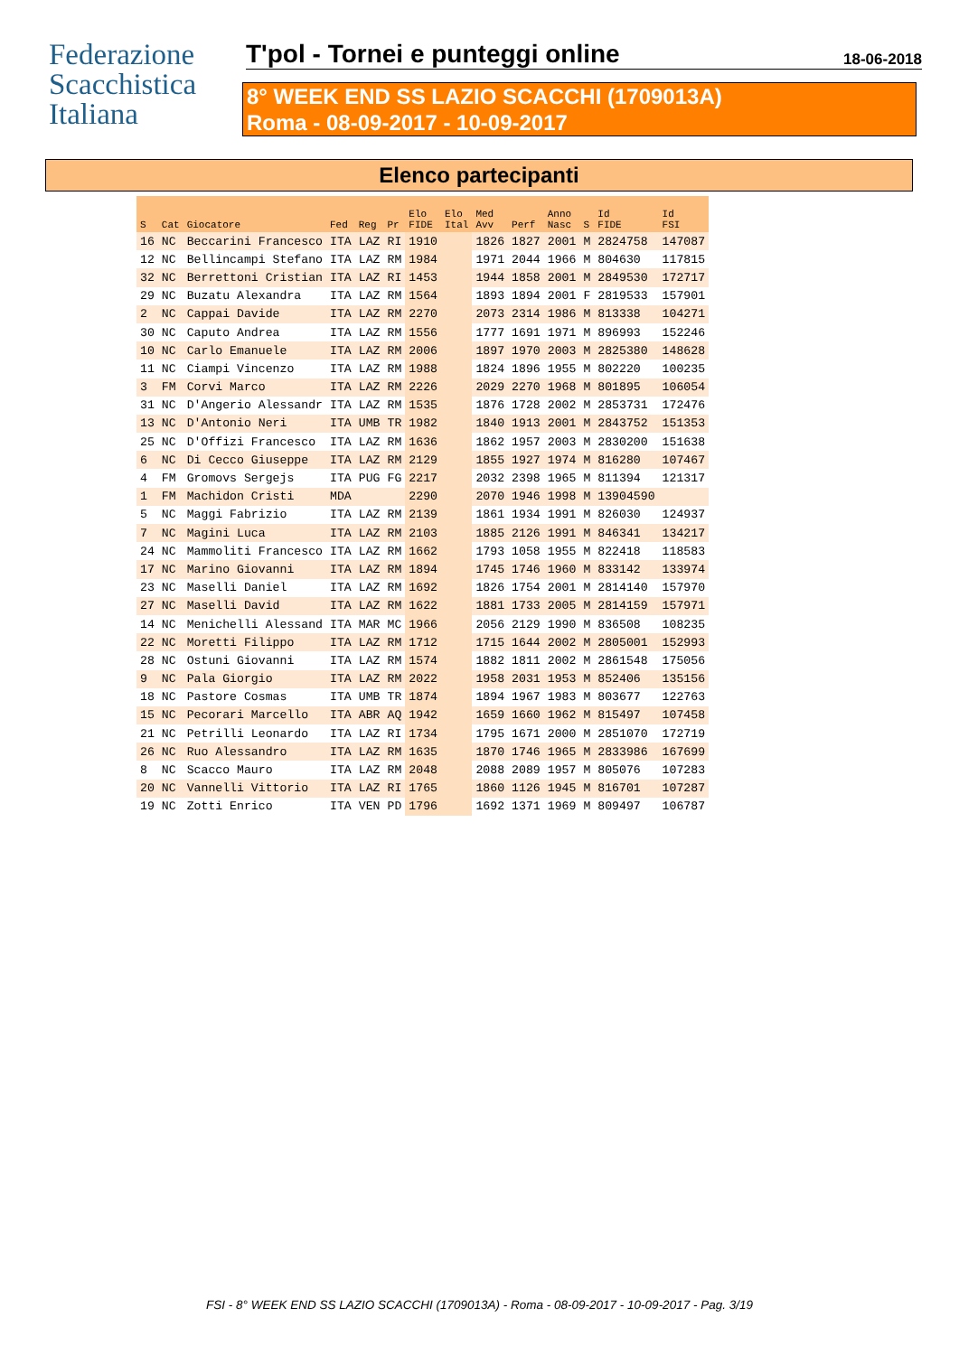Federazione
Scacchistica
Italiana
T'pol - Tornei e punteggi online 18-06-2018
8° WEEK END SS LAZIO SCACCHI (1709013A)
Roma - 08-09-2017 - 10-09-2017
Elenco partecipanti
| S | Cat | Giocatore | Fed | Reg | Pr | Elo FIDE | Elo Ital | Med Avv | Perf | Anno Nasc | S | Id FIDE | Id FSI |
| --- | --- | --- | --- | --- | --- | --- | --- | --- | --- | --- | --- | --- | --- |
| 16 | NC | Beccarini Francesco | ITA | LAZ | RI | 1910 | | 1826 | 1827 | 2001 | M | 2824758 | 147087 |
| 12 | NC | Bellincampi Stefano | ITA | LAZ | RM | 1984 | | 1971 | 2044 | 1966 | M | 804630 | 117815 |
| 32 | NC | Berrettoni Cristian | ITA | LAZ | RI | 1453 | | 1944 | 1858 | 2001 | M | 2849530 | 172717 |
| 29 | NC | Buzatu Alexandra | ITA | LAZ | RM | 1564 | | 1893 | 1894 | 2001 | F | 2819533 | 157901 |
| 2 | NC | Cappai Davide | ITA | LAZ | RM | 2270 | | 2073 | 2314 | 1986 | M | 813338 | 104271 |
| 30 | NC | Caputo Andrea | ITA | LAZ | RM | 1556 | | 1777 | 1691 | 1971 | M | 896993 | 152246 |
| 10 | NC | Carlo Emanuele | ITA | LAZ | RM | 2006 | | 1897 | 1970 | 2003 | M | 2825380 | 148628 |
| 11 | NC | Ciampi Vincenzo | ITA | LAZ | RM | 1988 | | 1824 | 1896 | 1955 | M | 802220 | 100235 |
| 3 | FM | Corvi Marco | ITA | LAZ | RM | 2226 | | 2029 | 2270 | 1968 | M | 801895 | 106054 |
| 31 | NC | D'Angerio Alessandr | ITA | LAZ | RM | 1535 | | 1876 | 1728 | 2002 | M | 2853731 | 172476 |
| 13 | NC | D'Antonio Neri | ITA | UMB | TR | 1982 | | 1840 | 1913 | 2001 | M | 2843752 | 151353 |
| 25 | NC | D'Offizi Francesco | ITA | LAZ | RM | 1636 | | 1862 | 1957 | 2003 | M | 2830200 | 151638 |
| 6 | NC | Di Cecco Giuseppe | ITA | LAZ | RM | 2129 | | 1855 | 1927 | 1974 | M | 816280 | 107467 |
| 4 | FM | Gromovs Sergejs | ITA | PUG | FG | 2217 | | 2032 | 2398 | 1965 | M | 811394 | 121317 |
| 1 | FM | Machidon Cristi | MDA | | | 2290 | | 2070 | 1946 | 1998 | M | 13904590 | |
| 5 | NC | Maggi Fabrizio | ITA | LAZ | RM | 2139 | | 1861 | 1934 | 1991 | M | 826030 | 124937 |
| 7 | NC | Magini Luca | ITA | LAZ | RM | 2103 | | 1885 | 2126 | 1991 | M | 846341 | 134217 |
| 24 | NC | Mammoliti Francesco | ITA | LAZ | RM | 1662 | | 1793 | 1058 | 1955 | M | 822418 | 118583 |
| 17 | NC | Marino Giovanni | ITA | LAZ | RM | 1894 | | 1745 | 1746 | 1960 | M | 833142 | 133974 |
| 23 | NC | Maselli Daniel | ITA | LAZ | RM | 1692 | | 1826 | 1754 | 2001 | M | 2814140 | 157970 |
| 27 | NC | Maselli David | ITA | LAZ | RM | 1622 | | 1881 | 1733 | 2005 | M | 2814159 | 157971 |
| 14 | NC | Menichelli Alessand | ITA | MAR | MC | 1966 | | 2056 | 2129 | 1990 | M | 836508 | 108235 |
| 22 | NC | Moretti Filippo | ITA | LAZ | RM | 1712 | | 1715 | 1644 | 2002 | M | 2805001 | 152993 |
| 28 | NC | Ostuni Giovanni | ITA | LAZ | RM | 1574 | | 1882 | 1811 | 2002 | M | 2861548 | 175056 |
| 9 | NC | Pala Giorgio | ITA | LAZ | RM | 2022 | | 1958 | 2031 | 1953 | M | 852406 | 135156 |
| 18 | NC | Pastore Cosmas | ITA | UMB | TR | 1874 | | 1894 | 1967 | 1983 | M | 803677 | 122763 |
| 15 | NC | Pecorari Marcello | ITA | ABR | AQ | 1942 | | 1659 | 1660 | 1962 | M | 815497 | 107458 |
| 21 | NC | Petrilli Leonardo | ITA | LAZ | RI | 1734 | | 1795 | 1671 | 2000 | M | 2851070 | 172719 |
| 26 | NC | Ruo Alessandro | ITA | LAZ | RM | 1635 | | 1870 | 1746 | 1965 | M | 2833986 | 167699 |
| 8 | NC | Scacco Mauro | ITA | LAZ | RM | 2048 | | 2088 | 2089 | 1957 | M | 805076 | 107283 |
| 20 | NC | Vannelli Vittorio | ITA | LAZ | RI | 1765 | | 1860 | 1126 | 1945 | M | 816701 | 107287 |
| 19 | NC | Zotti Enrico | ITA | VEN | PD | 1796 | | 1692 | 1371 | 1969 | M | 809497 | 106787 |
FSI - 8° WEEK END SS LAZIO SCACCHI (1709013A) - Roma - 08-09-2017 - 10-09-2017 - Pag. 3/19